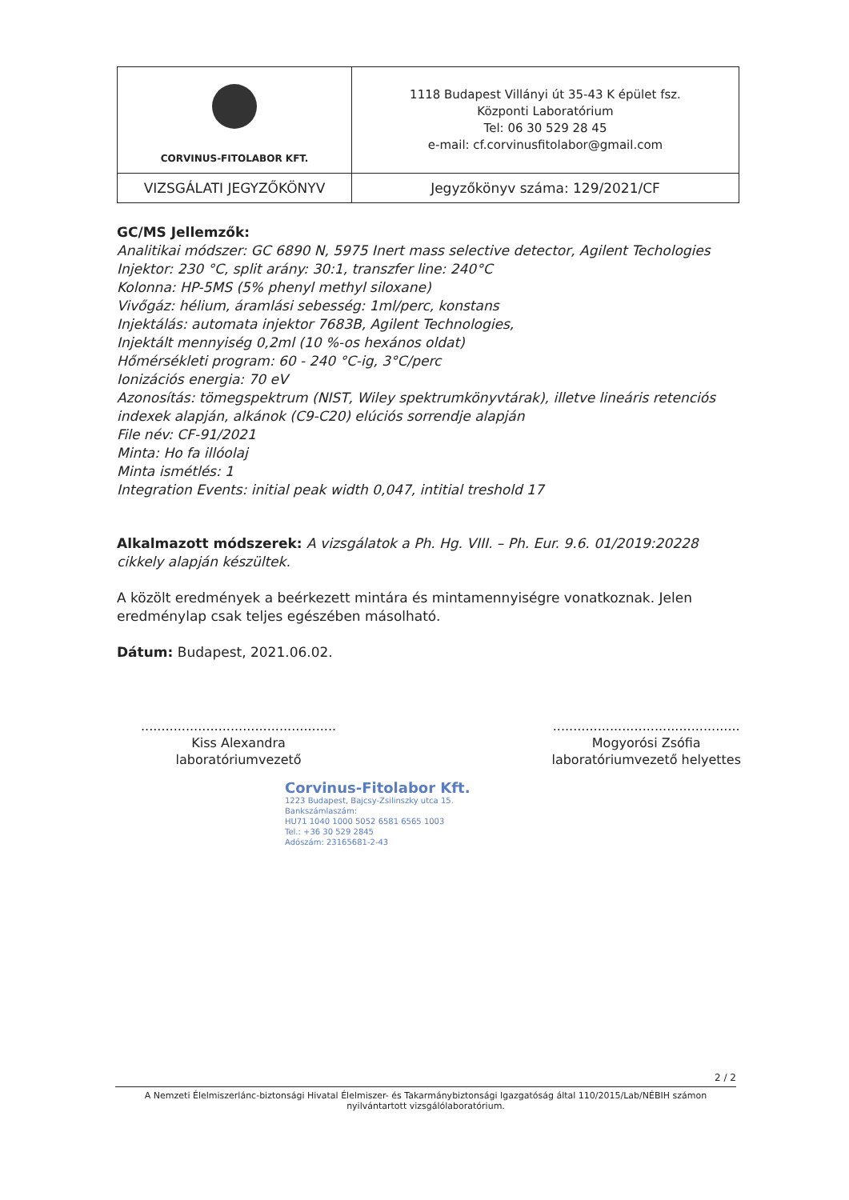| CORVINUS-FITOLABOR KFT. | 1118 Budapest Villányi út 35-43 K épület fsz. Központi Laboratórium Tel: 06 30 529 28 45 e-mail: cf.corvinusfitolabor@gmail.com |
| VIZSGÁLATI JEGYZŐKÖNYV | Jegyzőkönyv száma: 129/2021/CF |
GC/MS Jellemzők:
Analitikai módszer: GC 6890 N, 5975 Inert mass selective detector, Agilent Techologies
Injektor: 230 °C, split arány: 30:1, transzfer line: 240°C
Kolonna: HP-5MS (5% phenyl methyl siloxane)
Vivőgáz: hélium, áramlási sebesség: 1ml/perc, konstans
Injektálás: automata injektor 7683B, Agilent Technologies,
Injektált mennyiség 0,2ml (10 %-os hexános oldat)
Hőmérsékleti program: 60 - 240 °C-ig, 3°C/perc
Ionizációs energia: 70 eV
Azonosítás: tömegspektrum (NIST, Wiley spektrumkönyvtárak), illetve lineáris retenciós indexek alapján, alkánok (C9-C20) elúciós sorrendje alapján
File név: CF-91/2021
Minta: Ho fa illóolaj
Minta ismétlés: 1
Integration Events: initial peak width 0,047, intitial treshold 17
Alkalmazott módszerek: A vizsgálatok a Ph. Hg. VIII. – Ph. Eur. 9.6. 01/2019:20228 cikkely alapján készültek.
A közölt eredmények a beérkezett mintára és mintamennyiségre vonatkoznak. Jelen eredménylap csak teljes egészében másolható.
Dátum: Budapest, 2021.06.02.
................................................
Kiss Alexandra
laboratóriumvezető
..............................................
Mogyorósi Zsófia
laboratóriumvezető helyettes
Corvinus-Fitolabor Kft.
1223 Budapest, Bajcsy-Zsilinszky utca 15.
Bankszámlaszám:
HU71 1040 1000 5052 6581 6565 1003
Tel.: +36 30 529 2845
Adószám: 23165681-2-43
2 / 2
A Nemzeti Élelmiszerlánc-biztonsági Hivatal Élelmiszer- és Takarmánybiztonsági Igazgatóság által 110/2015/Lab/NÉBIH számon nyilvántartott vizsgálólaboratórium.